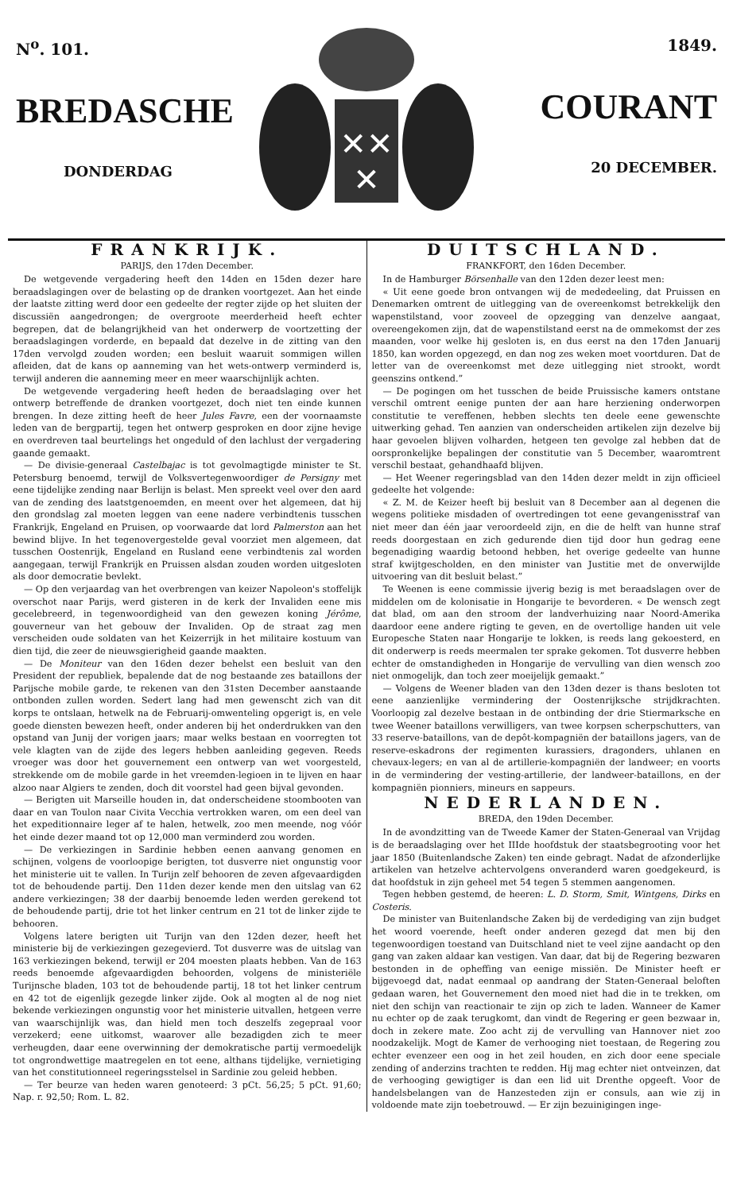N<sup>o</sup>. 101.
BREDASCHE
DONDERDAG
✕✕
✕
1849.
COURANT
20 DECEMBER.
FRANKRIJK.
PARIJS, den 17den December.
De wetgevende vergadering heeft den 14den en 15den dezer hare beraadslagingen over de belasting op de dranken voortgezet. Aan het einde der laatste zitting werd door een gedeelte der regter zijde op het sluiten der discussiën aangedrongen; de overgroote meerderheid heeft echter begrepen, dat de belangrijkheid van het onderwerp de voortzetting der beraadslagingen vorderde, en bepaald dat dezelve in de zitting van den 17den vervolgd zouden worden; een besluit waaruit sommigen willen afleiden, dat de kans op aanneming van het wets-ontwerp verminderd is, terwijl anderen die aanneming meer en meer waarschijnlijk achten.
De wetgevende vergadering heeft heden de beraadslaging over het ontwerp betreffende de dranken voortgezet, doch niet ten einde kunnen brengen. In deze zitting heeft de heer Jules Favre, een der voornaamste leden van de bergpartij, tegen het ontwerp gesproken en door zijne hevige en overdreven taal beurtelings het ongeduld of den lachlust der vergadering gaande gemaakt.
— De divisie-generaal Castelbajac is tot gevolmagtigde minister te St. Petersburg benoemd, terwijl de Volksvertegenwoordiger de Persigny met eene tijdelijke zending naar Berlijn is belast. Men spreekt veel over den aard van de zending des laatstgenoemden, en meent over het algemeen, dat hij den grondslag zal moeten leggen van eene nadere verbindtenis tusschen Frankrijk, Engeland en Pruisen, op voorwaarde dat lord Palmerston aan het bewind blijve. In het tegenovergestelde geval voorziet men algemeen, dat tusschen Oostenrijk, Engeland en Rusland eene verbindtenis zal worden aangegaan, terwijl Frankrijk en Pruissen alsdan zouden worden uitgesloten als door democratie bevlekt.
— Op den verjaardag van het overbrengen van keizer Napoleon's stoffelijk overschot naar Parijs, werd gisteren in de kerk der Invaliden eene mis gecelebreerd, in tegenwoordigheid van den gewezen koning Jérôme, gouverneur van het gebouw der Invaliden. Op de straat zag men verscheiden oude soldaten van het Keizerrijk in het militaire kostuum van dien tijd, die zeer de nieuwsgierigheid gaande maakten.
— De Moniteur van den 16den dezer behelst een besluit van den President der republiek, bepalende dat de nog bestaande zes bataillons der Parijsche mobile garde, te rekenen van den 31sten December aanstaande ontbonden zullen worden. Sedert lang had men gewenscht zich van dit korps te ontslaan, hetwelk na de Februarij-omwenteling opgerigt is, en vele goede diensten bewezen heeft, onder anderen bij het onderdrukken van den opstand van Junij der vorigen jaars; maar welks bestaan en voorregten tot vele klagten van de zijde des legers hebben aanleiding gegeven. Reeds vroeger was door het gouvernement een ontwerp van wet voorgesteld, strekkende om de mobile garde in het vreemden-legioen in te lijven en haar alzoo naar Algiers te zenden, doch dit voorstel had geen bijval gevonden.
— Berigten uit Marseille houden in, dat onderscheidene stoombooten van daar en van Toulon naar Civita Vecchia vertrokken waren, om een deel van het expeditionnaire leger af te halen, hetwelk, zoo men meende, nog vóór het einde dezer maand tot op 12,000 man verminderd zou worden.
— De verkiezingen in Sardinie hebben eenen aanvang genomen en schijnen, volgens de voorloopige berigten, tot dusverre niet ongunstig voor het ministerie uit te vallen. In Turijn zelf behooren de zeven afgevaardigden tot de behoudende partij. Den 11den dezer kende men den uitslag van 62 andere verkiezingen; 38 der daarbij benoemde leden werden gerekend tot de behoudende partij, drie tot het linker centrum en 21 tot de linker zijde te behooren.
Volgens latere berigten uit Turijn van den 12den dezer, heeft het ministerie bij de verkiezingen gezegevierd. Tot dusverre was de uitslag van 163 verkiezingen bekend, terwijl er 204 moesten plaats hebben. Van de 163 reeds benoemde afgevaardigden behoorden, volgens de ministeriële Turijnsche bladen, 103 tot de behoudende partij, 18 tot het linker centrum en 42 tot de eigenlijk gezegde linker zijde. Ook al mogten al de nog niet bekende verkiezingen ongunstig voor het ministerie uitvallen, hetgeen verre van waarschijnlijk was, dan hield men toch deszelfs zegepraal voor verzekerd; eene uitkomst, waarover alle bezadigden zich te meer verheugden, daar eene overwinning der demokratische partij vermoedelijk tot ongrondwettige maatregelen en tot eene, althans tijdelijke, vernietiging van het constitutionneel regeringsstelsel in Sardinie zou geleid hebben.
— Ter beurze van heden waren genoteerd: 3 pCt. 56,25; 5 pCt. 91,60; Nap. r. 92,50; Rom. L. 82.
DUITSCHLAND.
FRANKFORT, den 16den December.
In de Hamburger Börsenhalle van den 12den dezer leest men:
« Uit eene goede bron ontvangen wij de mededeeling, dat Pruissen en Denemarken omtrent de uitlegging van de overeenkomst betrekkelijk den wapenstilstand, voor zooveel de opzegging van denzelve aangaat, overeengekomen zijn, dat de wapenstilstand eerst na de ommekomst der zes maanden, voor welke hij gesloten is, en dus eerst na den 17den Januarij 1850, kan worden opgezegd, en dan nog zes weken moet voortduren. Dat de letter van de overeenkomst met deze uitlegging niet strookt, wordt geenszins ontkend.”
— De pogingen om het tusschen de beide Pruissische kamers ontstane verschil omtrent eenige punten der aan hare herziening onderworpen constitutie te vereffenen, hebben slechts ten deele eene gewenschte uitwerking gehad. Ten aanzien van onderscheiden artikelen zijn dezelve bij haar gevoelen blijven volharden, hetgeen ten gevolge zal hebben dat de oorspronkelijke bepalingen der constitutie van 5 December, waaromtrent verschil bestaat, gehandhaafd blijven.
— Het Weener regeringsblad van den 14den dezer meldt in zijn officieel gedeelte het volgende:
« Z. M. de Keizer heeft bij besluit van 8 December aan al degenen die wegens politieke misdaden of overtredingen tot eene gevangenisstraf van niet meer dan één jaar veroordeeld zijn, en die de helft van hunne straf reeds doorgestaan en zich gedurende dien tijd door hun gedrag eene begenadiging waardig betoond hebben, het overige gedeelte van hunne straf kwijtgescholden, en den minister van Justitie met de onverwijlde uitvoering van dit besluit belast.”
Te Weenen is eene commissie ijverig bezig is met beraadslagen over de middelen om de kolonisatie in Hongarije te bevorderen. « De wensch zegt dat blad, om aan den stroom der landverhuizing naar Noord-Amerika daardoor eene andere rigting te geven, en de overtollige handen uit vele Europesche Staten naar Hongarije te lokken, is reeds lang gekoesterd, en dit onderwerp is reeds meermalen ter sprake gekomen. Tot dusverre hebben echter de omstandigheden in Hongarije de vervulling van dien wensch zoo niet onmogelijk, dan toch zeer moeijelijk gemaakt.”
— Volgens de Weener bladen van den 13den dezer is thans besloten tot eene aanzienlijke vermindering der Oostenrijksche strijdkrachten. Voorloopig zal dezelve bestaan in de ontbinding der drie Stiermarksche en twee Weener bataillons verwilligers, van twee korpsen scherpschutters, van 33 reserve-bataillons, van de depôt-kompagniën der bataillons jagers, van de reserve-eskadrons der regimenten kurassiers, dragonders, uhlanen en chevaux-legers; en van al de artillerie-kompagniën der landweer; en voorts in de vermindering der vesting-artillerie, der landweer-bataillons, en der kompagniën pionniers, mineurs en sappeurs.
NEDERLANDEN.
BREDA, den 19den December.
In de avondzitting van de Tweede Kamer der Staten-Generaal van Vrijdag is de beraadslaging over het IIIde hoofdstuk der staatsbegrooting voor het jaar 1850 (Buitenlandsche Zaken) ten einde gebragt. Nadat de afzonderlijke artikelen van hetzelve achtervolgens onveranderd waren goedgekeurd, is dat hoofdstuk in zijn geheel met 54 tegen 5 stemmen aangenomen.
Tegen hebben gestemd, de heeren: L. D. Storm, Smit, Wintgens, Dirks en Costeris.
De minister van Buitenlandsche Zaken bij de verdediging van zijn budget het woord voerende, heeft onder anderen gezegd dat men bij den tegenwoordigen toestand van Duitschland niet te veel zijne aandacht op den gang van zaken aldaar kan vestigen. Van daar, dat bij de Regering bezwaren bestonden in de opheffing van eenige missiën. De Minister heeft er bijgevoegd dat, nadat eenmaal op aandrang der Staten-Generaal beloften gedaan waren, het Gouvernement den moed niet had die in te trekken, om niet den schijn van reactionair te zijn op zich te laden. Wanneer de Kamer nu echter op de zaak terugkomt, dan vindt de Regering er geen bezwaar in, doch in zekere mate. Zoo acht zij de vervulling van Hannover niet zoo noodzakelijk. Mogt de Kamer de verhooging niet toestaan, de Regering zou echter evenzeer een oog in het zeil houden, en zich door eene speciale zending of anderzins trachten te redden. Hij mag echter niet ontveinzen, dat de verhooging gewigtiger is dan een lid uit Drenthe opgeeft. Voor de handelsbelangen van de Hanzesteden zijn er consuls, aan wie zij in voldoende mate zijn toebetrouwd. — Er zijn bezuinigingen inge-